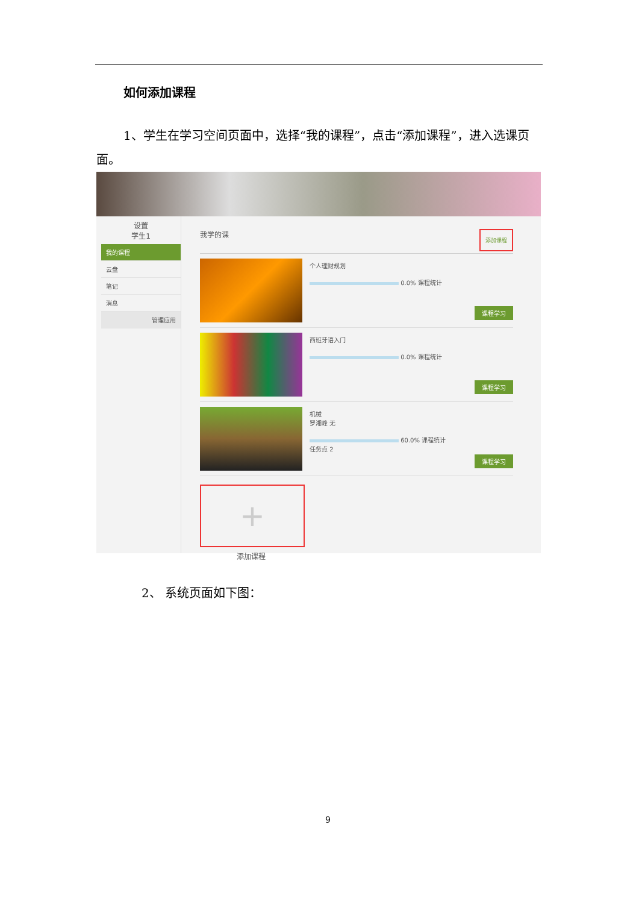如何添加课程
1、学生在学习空间页面中，选择“我的课程”，点击“添加课程”，进入选课页面。
设置
学生1
我的课程
云盘
笔记
消息
管理应用
我学的课 添加课程
个人理财规划
0.0% 课程统计
课程学习
西班牙语入门
0.0% 课程统计
课程学习
机械
罗湘峰 无
60.0% 课程统计
任务点 2
课程学习
+
添加课程
2、 系统页面如下图：
9